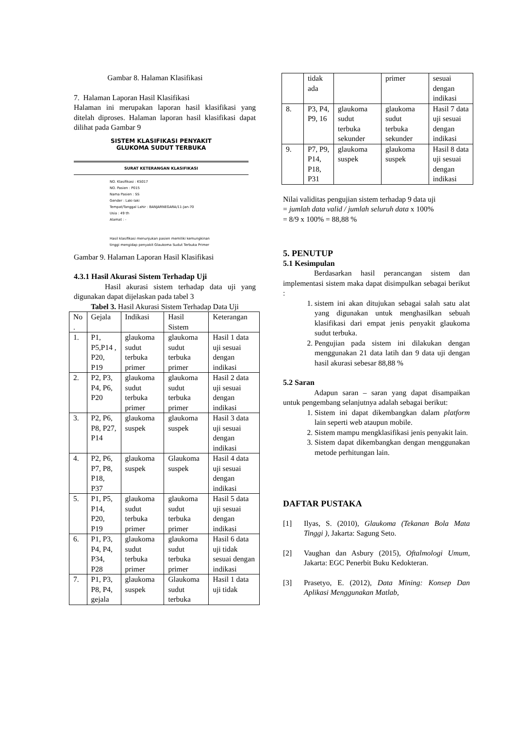Gambar 8. Halaman Klasifikasi
7. Halaman Laporan Hasil Klasifikasi
Halaman ini merupakan laporan hasil klasifikasi yang ditelah diproses. Halaman laporan hasil klasifikasi dapat dilihat pada Gambar 9
SISTEM KLASIFIKASI PENYAKIT
GLUKOMA SUDUT TERBUKA
SURAT KETERANGAN KLASIFIKASI
NO. Klasifikasi : KS017
NO. Pasien : P015
Nama Pasien : SS
Gender : Laki-laki
Tempat/Tanggal Lahir : BANJARNEGARA/11-Jan-70
Usia : 49 th
Alamat : -
Hasil klasifikasi menunjukan pasien memiliki kemungkinan
tinggi mengidap penyakit Glaukoma Sudut Terbuka Primer
Gambar 9. Halaman Laporan Hasil Klasifikasi
4.3.1 Hasil Akurasi Sistem Terhadap Uji
Hasil akurasi sistem terhadap data uji yang digunakan dapat dijelaskan pada tabel 3
Tabel 3. Hasil Akurasi Sistem Terhadap Data Uji
| No . | Gejala | Indikasi | Hasil Sistem | Keterangan |
| 1. | P1, P5,P14 , P20, P19 | glaukoma sudut terbuka primer | glaukoma sudut terbuka primer | Hasil 1 data uji sesuai dengan indikasi |
| 2. | P2, P3, P4, P6, P20 | glaukoma sudut terbuka primer | glaukoma sudut terbuka primer | Hasil 2 data uji sesuai dengan indikasi |
| 3. | P2, P6, P8, P27, P14 | glaukoma suspek | glaukoma suspek | Hasil 3 data uji sesuai dengan indikasi |
| 4. | P2, P6, P7, P8, P18, P37 | glaukoma suspek | Glaukoma suspek | Hasil 4 data uji sesuai dengan indikasi |
| 5. | P1, P5, P14, P20, P19 | glaukoma sudut terbuka primer | glaukoma sudut terbuka primer | Hasil 5 data uji sesuai dengan indikasi |
| 6. | P1, P3, P4, P4, P34, P28 | glaukoma sudut terbuka primer | glaukoma sudut terbuka primer | Hasil 6 data uji tidak sesuai dengan indikasi |
| 7. | P1, P3, P8, P4, gejala | glaukoma suspek | Glaukoma sudut terbuka | Hasil 1 data uji tidak |
| | tidak ada | | primer | sesuai dengan indikasi |
| 8. | P3, P4, P9, 16 | glaukoma sudut terbuka sekunder | glaukoma sudut terbuka sekunder | Hasil 7 data uji sesuai dengan indikasi |
| 9. | P7, P9, P14, P18, P31 | glaukoma suspek | glaukoma suspek | Hasil 8 data uji sesuai dengan indikasi |
Nilai validitas pengujian sistem terhadap 9 data uji
= jumlah data valid / jumlah seluruh data x 100%
= 8/9 x 100% = 88,88 %
5. PENUTUP
5.1 Kesimpulan
Berdasarkan hasil perancangan sistem dan implementasi sistem maka dapat disimpulkan sebagai berikut :
1. sistem ini akan ditujukan sebagai salah satu alat yang digunakan untuk menghasilkan sebuah klasifikasi dari empat jenis penyakit glaukoma sudut terbuka.
2. Pengujian pada sistem ini dilakukan dengan menggunakan 21 data latih dan 9 data uji dengan hasil akurasi sebesar 88,88 %
5.2 Saran
Adapun saran – saran yang dapat disampaikan untuk pengembang selanjutnya adalah sebagai berikut:
1. Sistem ini dapat dikembangkan dalam platform lain seperti web ataupun mobile.
2. Sistem mampu mengklasifikasi jenis penyakit lain.
3. Sistem dapat dikembangkan dengan menggunakan metode perhitungan lain.
DAFTAR PUSTAKA
[1] Ilyas, S. (2010), Glaukoma (Tekanan Bola Mata Tinggi ), Jakarta: Sagung Seto.
[2] Vaughan dan Asbury (2015), Oftalmologi Umum, Jakarta: EGC Penerbit Buku Kedokteran.
[3] Prasetyo, E. (2012), Data Mining: Konsep Dan Aplikasi Menggunakan Matlab,